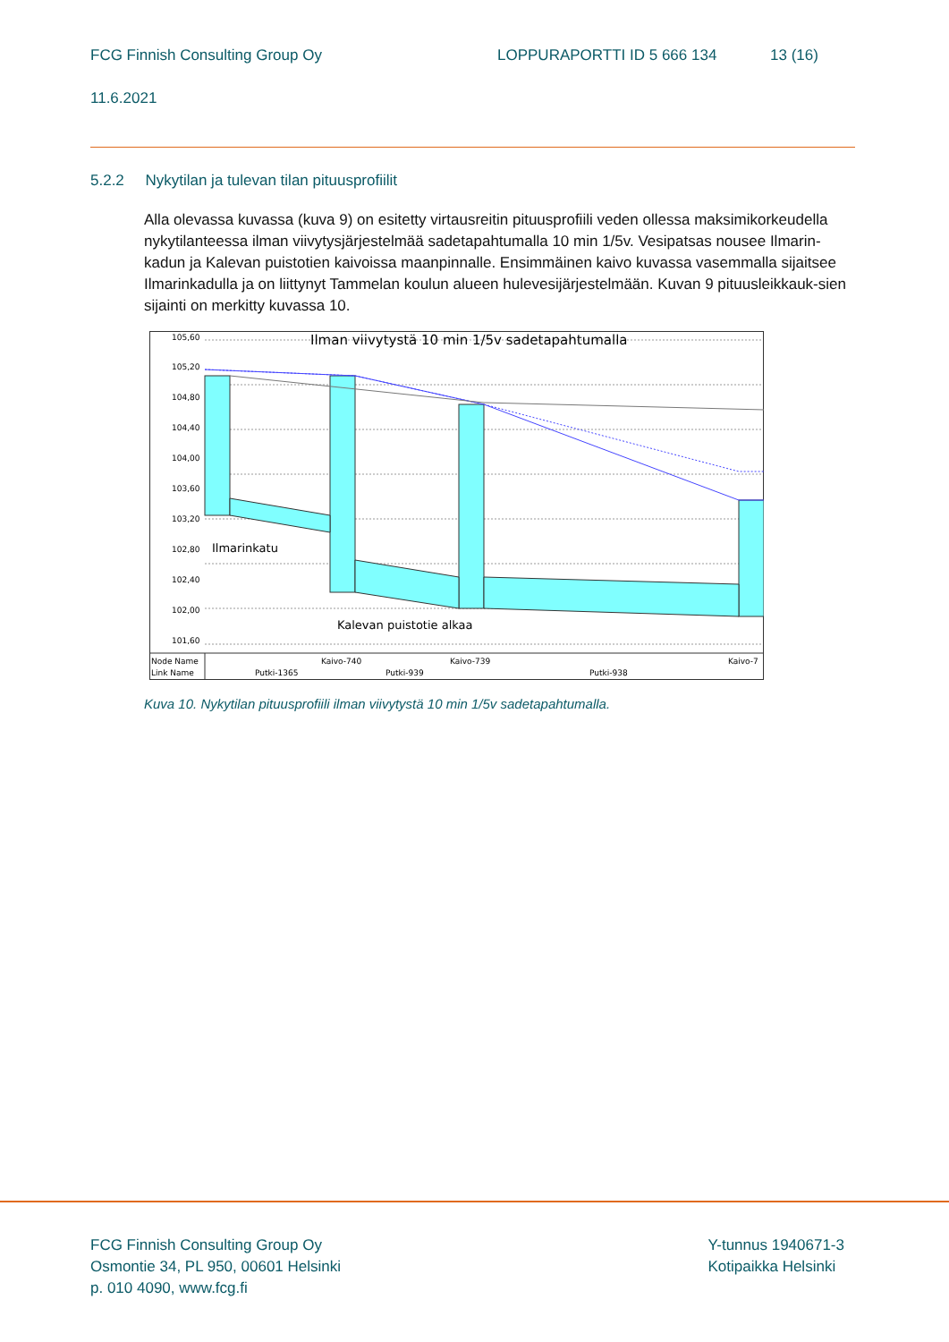FCG Finnish Consulting Group Oy LOPPURAPORTTI ID 5 666 134 13 (16)
11.6.2021
5.2.2 Nykytilan ja tulevan tilan pituusprofiilit
Alla olevassa kuvassa (kuva 9) on esitetty virtausreitin pituusprofiili veden ollessa maksimikorkeudella nykytilanteessa ilman viivytysjärjestelmää sadetapahtumalla 10 min 1/5v. Vesipatsas nousee Ilmarin-kadun ja Kalevan puistotien kaivoissa maanpinnalle. Ensimmäinen kaivo kuvassa vasemmalla sijaitsee Ilmarinkadulla ja on liittynyt Tammelan koulun alueen hulevesijärjestelmään. Kuvan 9 pituusleikkauk-sien sijainti on merkitty kuvassa 10.
105,60
105,20
104,80
104,40
104,00
103,60
103,20
102,80
102,40
102,00
101,60
Ilman viivytystä 10 min 1/5v sadetapahtumalla
Ilmarinkatu
Kalevan puistotie alkaa
Node Name
Link Name
Kaivo-740
Kaivo-739
Kaivo-7
Putki-1365
Putki-939
Putki-938
Kuva 10. Nykytilan pituusprofiili ilman viivytystä 10 min 1/5v sadetapahtumalla.
FCG Finnish Consulting Group Oy
Osmontie 34, PL 950, 00601 Helsinki
p. 010 4090, www.fcg.fi
Y-tunnus 1940671-3
Kotipaikka Helsinki